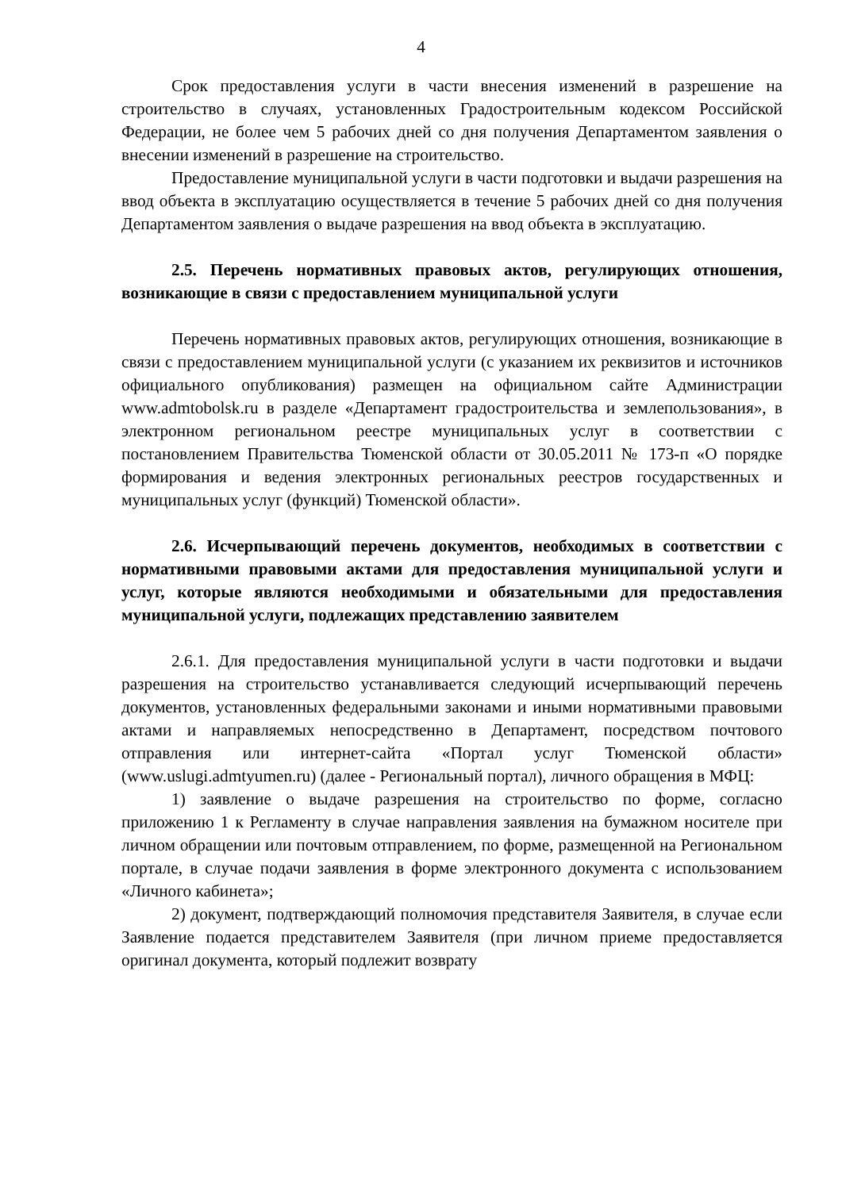4
Срок предоставления услуги в части внесения изменений в разрешение на строительство в случаях, установленных Градостроительным кодексом Российской Федерации, не более чем 5 рабочих дней со дня получения Департаментом заявления о внесении изменений в разрешение на строительство.
Предоставление муниципальной услуги в части подготовки и выдачи разрешения на ввод объекта в эксплуатацию осуществляется в течение 5 рабочих дней со дня получения Департаментом заявления о выдаче разрешения на ввод объекта в эксплуатацию.
2.5. Перечень нормативных правовых актов, регулирующих отношения, возникающие в связи с предоставлением муниципальной услуги
Перечень нормативных правовых актов, регулирующих отношения, возникающие в связи с предоставлением муниципальной услуги (с указанием их реквизитов и источников официального опубликования) размещен на официальном сайте Администрации www.admtobolsk.ru в разделе «Департамент градостроительства и землепользования», в электронном региональном реестре муниципальных услуг в соответствии с постановлением Правительства Тюменской области от 30.05.2011 № 173-п «О порядке формирования и ведения электронных региональных реестров государственных и муниципальных услуг (функций) Тюменской области».
2.6. Исчерпывающий перечень документов, необходимых в соответствии с нормативными правовыми актами для предоставления муниципальной услуги и услуг, которые являются необходимыми и обязательными для предоставления муниципальной услуги, подлежащих представлению заявителем
2.6.1. Для предоставления муниципальной услуги в части подготовки и выдачи разрешения на строительство устанавливается следующий исчерпывающий перечень документов, установленных федеральными законами и иными нормативными правовыми актами и направляемых непосредственно в Департамент, посредством почтового отправления или интернет-сайта «Портал услуг Тюменской области» (www.uslugi.admtyumen.ru) (далее - Региональный портал), личного обращения в МФЦ:
1) заявление о выдаче разрешения на строительство по форме, согласно приложению 1 к Регламенту в случае направления заявления на бумажном носителе при личном обращении или почтовым отправлением, по форме, размещенной на Региональном портале, в случае подачи заявления в форме электронного документа с использованием «Личного кабинета»;
2) документ, подтверждающий полномочия представителя Заявителя, в случае если Заявление подается представителем Заявителя (при личном приеме предоставляется оригинал документа, который подлежит возврату